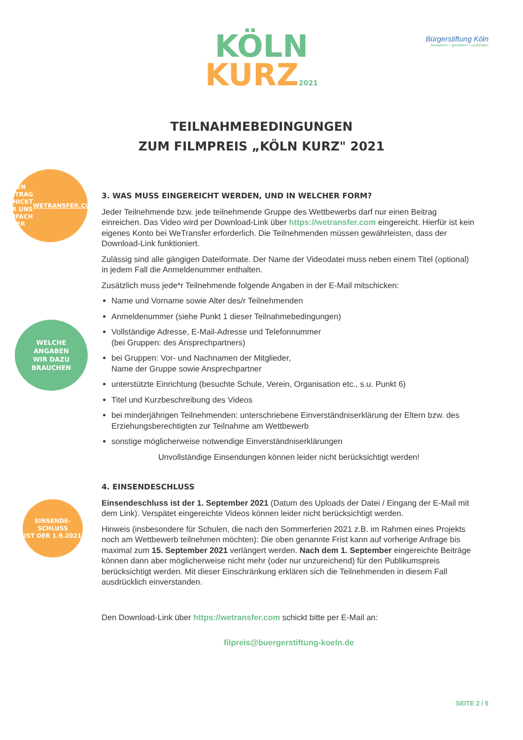KÖLN
KURZ2021
Bürgerstiftung Köln
bewahren • gestalten • verbinden
TEILNAHMEBEDINGUNGEN
ZUM FILMPREIS „KÖLN KURZ" 2021
DEN BEITRAG
SCHICKT IHR UNS
EINFACH PER
WETRANSFER.COM
WELCHE
ANGABEN
WIR DAZU
BRAUCHEN
EINSENDE-
SCHLUSS
IST DER 1.9.2021
3. WAS MUSS EINGEREICHT WERDEN, UND IN WELCHER FORM?
Jeder Teilnehmende bzw. jede teilnehmende Gruppe des Wettbewerbs darf nur einen Beitrag einreichen. Das Video wird per Download-Link über https://wetransfer.com eingereicht. Hierfür ist kein eigenes Konto bei WeTransfer erforderlich. Die Teilnehmenden müssen gewährleisten, dass der Download-Link funktioniert.
Zulässig sind alle gängigen Dateiformate. Der Name der Videodatei muss neben einem Titel (optional) in jedem Fall die Anmeldenummer enthalten.
Zusätzlich muss jede*r Teilnehmende folgende Angaben in der E-Mail mitschicken:
Name und Vorname sowie Alter des/r Teilnehmenden
Anmeldenummer (siehe Punkt 1 dieser Teilnahmebedingungen)
Vollständige Adresse, E-Mail-Adresse und Telefonnummer
(bei Gruppen: des Ansprechpartners)
bei Gruppen: Vor- und Nachnamen der Mitglieder,
Name der Gruppe sowie Ansprechpartner
unterstützte Einrichtung (besuchte Schule, Verein, Organisation etc., s.u. Punkt 6)
Titel und Kurzbeschreibung des Videos
bei minderjährigen Teilnehmenden: unterschriebene Einverständniserklärung der Eltern bzw. des Erziehungsberechtigten zur Teilnahme am Wettbewerb
sonstige möglicherweise notwendige Einverständniserklärungen
Unvollständige Einsendungen können leider nicht berücksichtigt werden!
4. EINSENDESCHLUSS
Einsendeschluss ist der 1. September 2021 (Datum des Uploads der Datei / Eingang der E-Mail mit dem Link). Verspätet eingereichte Videos können leider nicht berücksichtigt werden.
Hinweis (insbesondere für Schulen, die nach den Sommerferien 2021 z.B. im Rahmen eines Projekts noch am Wettbewerb teilnehmen möchten): Die oben genannte Frist kann auf vorherige Anfrage bis maximal zum 15. September 2021 verlängert werden. Nach dem 1. September eingereichte Beiträge können dann aber möglicherweise nicht mehr (oder nur unzureichend) für den Publikumspreis berücksichtigt werden. Mit dieser Einschränkung erklären sich die Teilnehmenden in diesem Fall ausdrücklich einverstanden.
Den Download-Link über https://wetransfer.com schickt bitte per E-Mail an:
filpreis@buergerstiftung-koeln.de
SEITE 2 / 5